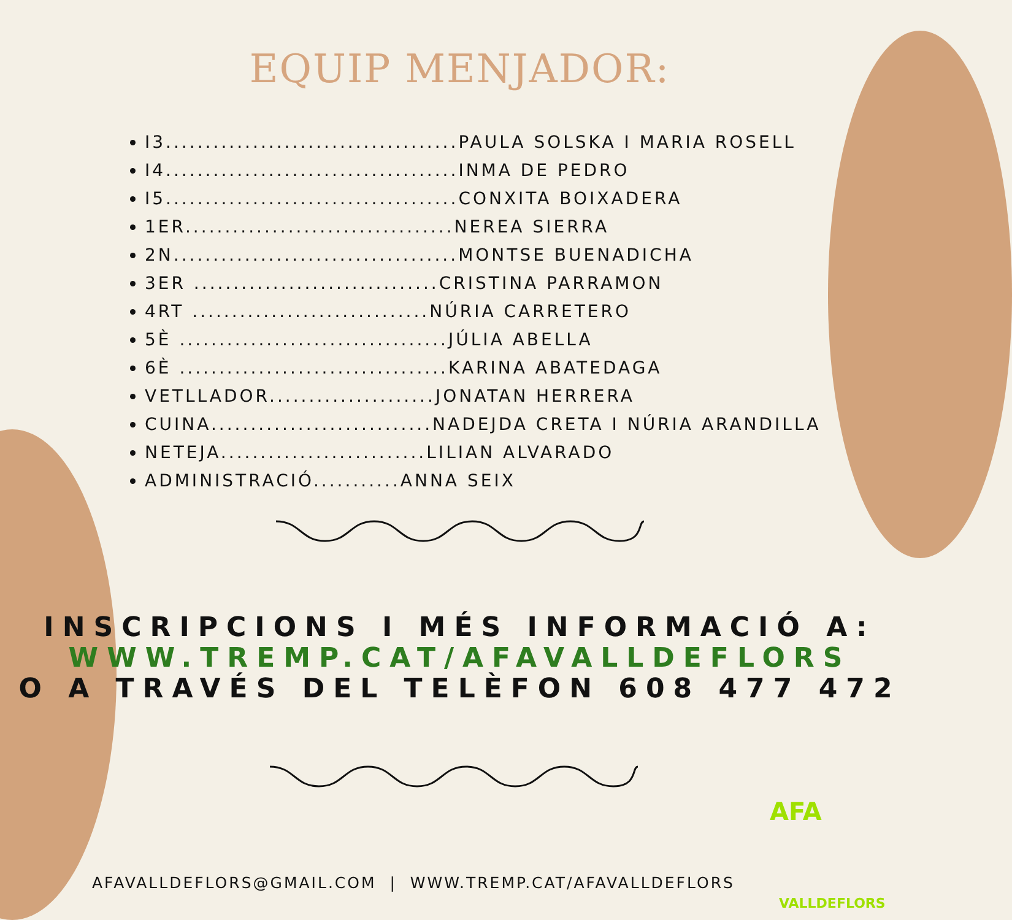EQUIP MENJADOR:
I3.....................................PAULA SOLSKA I MARIA ROSELL
I4.....................................INMA DE PEDRO
I5.....................................CONXITA BOIXADERA
1ER..................................NEREA SIERRA
2N....................................MONTSE BUENADICHA
3ER ...............................CRISTINA PARRAMON
4RT ..............................NÚRIA CARRETERO
5È ..................................JÚLIA ABELLA
6È ..................................KARINA ABATEDAGA
VETLLADOR.....................JONATAN HERRERA
CUINA............................NADEJDA CRETA I NÚRIA ARANDILLA
NETEJA..........................LILIAN ALVARADO
ADMINISTRACIÓ...........ANNA SEIX
INSCRIPCIONS I MÉS INFORMACIÓ A:
WWW.TREMP.CAT/AFAVALLDEFLORS
O A TRAVÉS DEL TELÈFON 608 477 472
AFAVALLDEFLORS@GMAIL.COM | WWW.TREMP.CAT/AFAVALLDEFLORS
AFA
VALLDEFLORS